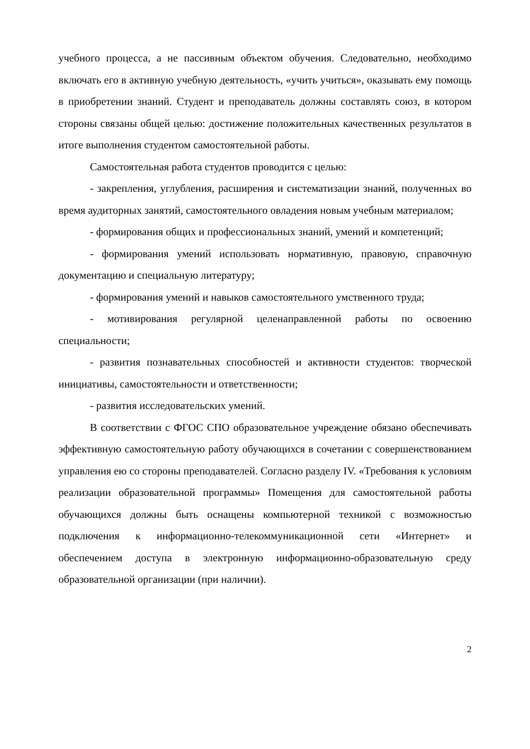учебного процесса, а не пассивным объектом обучения. Следовательно, необходимо включать его в активную учебную деятельность, «учить учиться», оказывать ему помощь в приобретении знаний. Студент и преподаватель должны составлять союз, в котором стороны связаны общей целью: достижение положительных качественных результатов в итоге выполнения студентом самостоятельной работы.
Самостоятельная работа студентов проводится с целью:
- закрепления, углубления, расширения и систематизации знаний, полученных во время аудиторных занятий, самостоятельного овладения новым учебным материалом;
- формирования общих и профессиональных знаний, умений и компетенций;
- формирования умений использовать нормативную, правовую, справочную документацию и специальную литературу;
- формирования умений и навыков самостоятельного умственного труда;
- мотивирования регулярной целенаправленной работы по освоению специальности;
- развития познавательных способностей и активности студентов: творческой инициативы, самостоятельности и ответственности;
- развития исследовательских умений.
В соответствии с ФГОС СПО образовательное учреждение обязано обеспечивать эффективную самостоятельную работу обучающихся в сочетании с совершенствованием управления ею со стороны преподавателей. Согласно разделу IV. «Требования к условиям реализации образовательной программы» Помещения для самостоятельной работы обучающихся должны быть оснащены компьютерной техникой с возможностью подключения к информационно-телекоммуникационной сети «Интернет» и обеспечением доступа в электронную информационно-образовательную среду образовательной организации (при наличии).
2